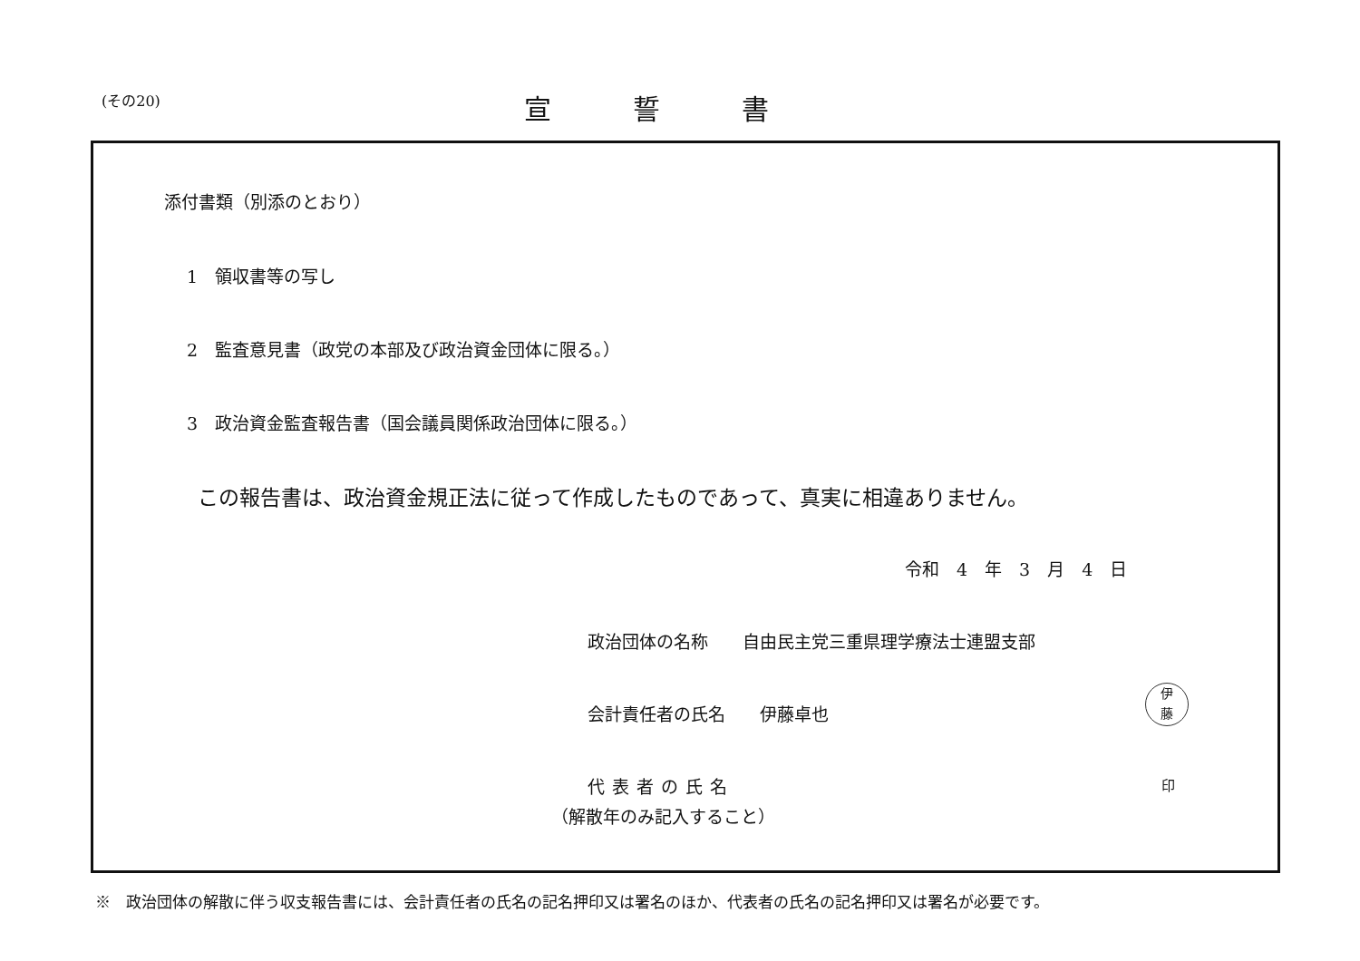(その20)
宣誓書
添付書類（別添のとおり）
1　領収書等の写し
2　監査意見書（政党の本部及び政治資金団体に限る。）
3　政治資金監査報告書（国会議員関係政治団体に限る。）
この報告書は、政治資金規正法に従って作成したものであって、真実に相違ありません。
令和　4　年　3　月　4　日
政治団体の名称　　自由民主党三重県理学療法士連盟支部
会計責任者の氏名　　伊藤卓也
伊
藤
代表者の氏名 印
（解散年のみ記入すること）
※　政治団体の解散に伴う収支報告書には、会計責任者の氏名の記名押印又は署名のほか、代表者の氏名の記名押印又は署名が必要です。